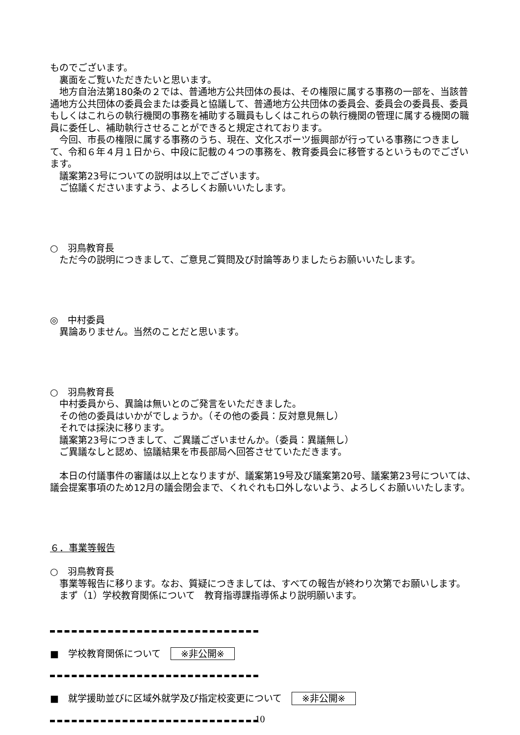ものでございます。
裏面をご覧いただきたいと思います。
地方自治法第180条の２では、普通地方公共団体の長は、その権限に属する事務の一部を、当該普通地方公共団体の委員会または委員と協議して、普通地方公共団体の委員会、委員会の委員長、委員もしくはこれらの執行機関の事務を補助する職員もしくはこれらの執行機関の管理に属する機関の職員に委任し、補助執行させることができると規定されております。
今回、市長の権限に属する事務のうち、現在、文化スポーツ振興部が行っている事務につきまして、令和６年４月１日から、中段に記載の４つの事務を、教育委員会に移管するというものでございます。
議案第23号についての説明は以上でございます。
ご協議くださいますよう、よろしくお願いいたします。
○　羽鳥教育長
ただ今の説明につきまして、ご意見ご質問及び討論等ありましたらお願いいたします。
◎　中村委員
異論ありません。当然のことだと思います。
○　羽鳥教育長
中村委員から、異論は無いとのご発言をいただきました。
その他の委員はいかがでしょうか。（その他の委員：反対意見無し）
それでは採決に移ります。
議案第23号につきまして、ご異議ございませんか。（委員：異議無し）
ご異議なしと認め、協議結果を市長部局へ回答させていただきます。
本日の付議事件の審議は以上となりますが、議案第19号及び議案第20号、議案第23号については、議会提案事項のため12月の議会閉会まで、くれぐれも口外しないよう、よろしくお願いいたします。
６．事業等報告
○　羽鳥教育長
事業等報告に移ります。なお、質疑につきましては、すべての報告が終わり次第でお願いします。
まず（1）学校教育関係について　教育指導課指導係より説明願います。
■　学校教育関係について ※非公開※
■　就学援助並びに区域外就学及び指定校変更について ※非公開※
10